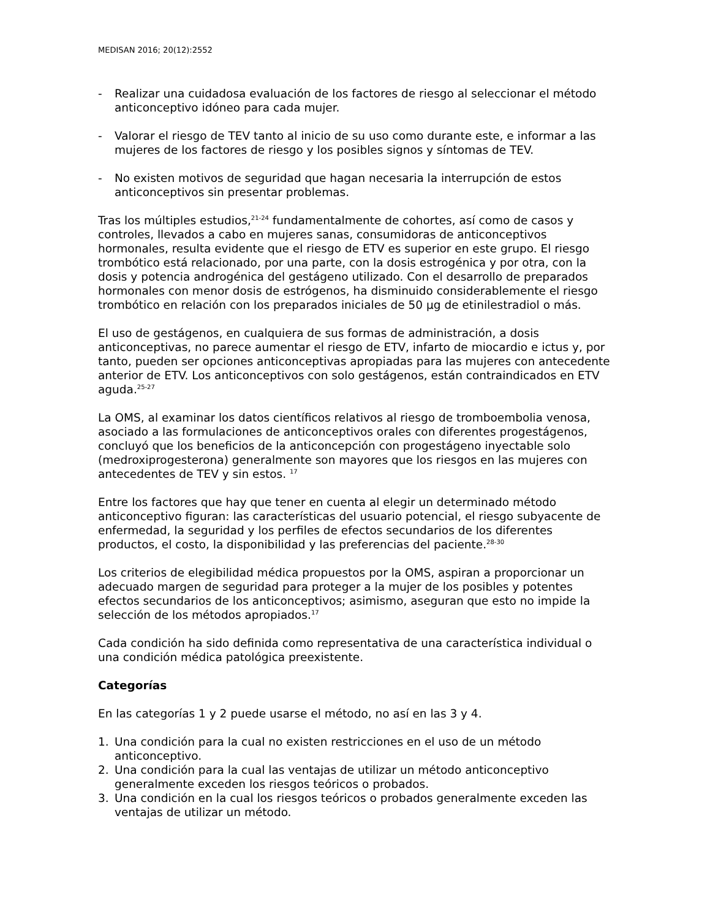MEDISAN 2016; 20(12):2552
- Realizar una cuidadosa evaluación de los factores de riesgo al seleccionar el método anticonceptivo idóneo para cada mujer.
- Valorar el riesgo de TEV tanto al inicio de su uso como durante este, e informar a las mujeres de los factores de riesgo y los posibles signos y síntomas de TEV.
- No existen motivos de seguridad que hagan necesaria la interrupción de estos anticonceptivos sin presentar problemas.
Tras los múltiples estudios,<sup>21-24</sup> fundamentalmente de cohortes, así como de casos y controles, llevados a cabo en mujeres sanas, consumidoras de anticonceptivos hormonales, resulta evidente que el riesgo de ETV es superior en este grupo. El riesgo trombótico está relacionado, por una parte, con la dosis estrogénica y por otra, con la dosis y potencia androgénica del gestágeno utilizado. Con el desarrollo de preparados hormonales con menor dosis de estrógenos, ha disminuido considerablemente el riesgo trombótico en relación con los preparados iniciales de 50 µg de etinilestradiol o más.
El uso de gestágenos, en cualquiera de sus formas de administración, a dosis anticonceptivas, no parece aumentar el riesgo de ETV, infarto de miocardio e ictus y, por tanto, pueden ser opciones anticonceptivas apropiadas para las mujeres con antecedente anterior de ETV. Los anticonceptivos con solo gestágenos, están contraindicados en ETV aguda.<sup>25-27</sup>
La OMS, al examinar los datos científicos relativos al riesgo de tromboembolia venosa, asociado a las formulaciones de anticonceptivos orales con diferentes progestágenos, concluyó que los beneficios de la anticoncepción con progestágeno inyectable solo (medroxiprogesterona) generalmente son mayores que los riesgos en las mujeres con antecedentes de TEV y sin estos. <sup>17</sup>
Entre los factores que hay que tener en cuenta al elegir un determinado método anticonceptivo figuran: las características del usuario potencial, el riesgo subyacente de enfermedad, la seguridad y los perfiles de efectos secundarios de los diferentes productos, el costo, la disponibilidad y las preferencias del paciente.<sup>28-30</sup>
Los criterios de elegibilidad médica propuestos por la OMS, aspiran a proporcionar un adecuado margen de seguridad para proteger a la mujer de los posibles y potentes efectos secundarios de los anticonceptivos; asimismo, aseguran que esto no impide la selección de los métodos apropiados.<sup>17</sup>
Cada condición ha sido definida como representativa de una característica individual o una condición médica patológica preexistente.
Categorías
En las categorías 1 y 2 puede usarse el método, no así en las 3 y 4.
1. Una condición para la cual no existen restricciones en el uso de un método anticonceptivo.
2. Una condición para la cual las ventajas de utilizar un método anticonceptivo generalmente exceden los riesgos teóricos o probados.
3. Una condición en la cual los riesgos teóricos o probados generalmente exceden las ventajas de utilizar un método.